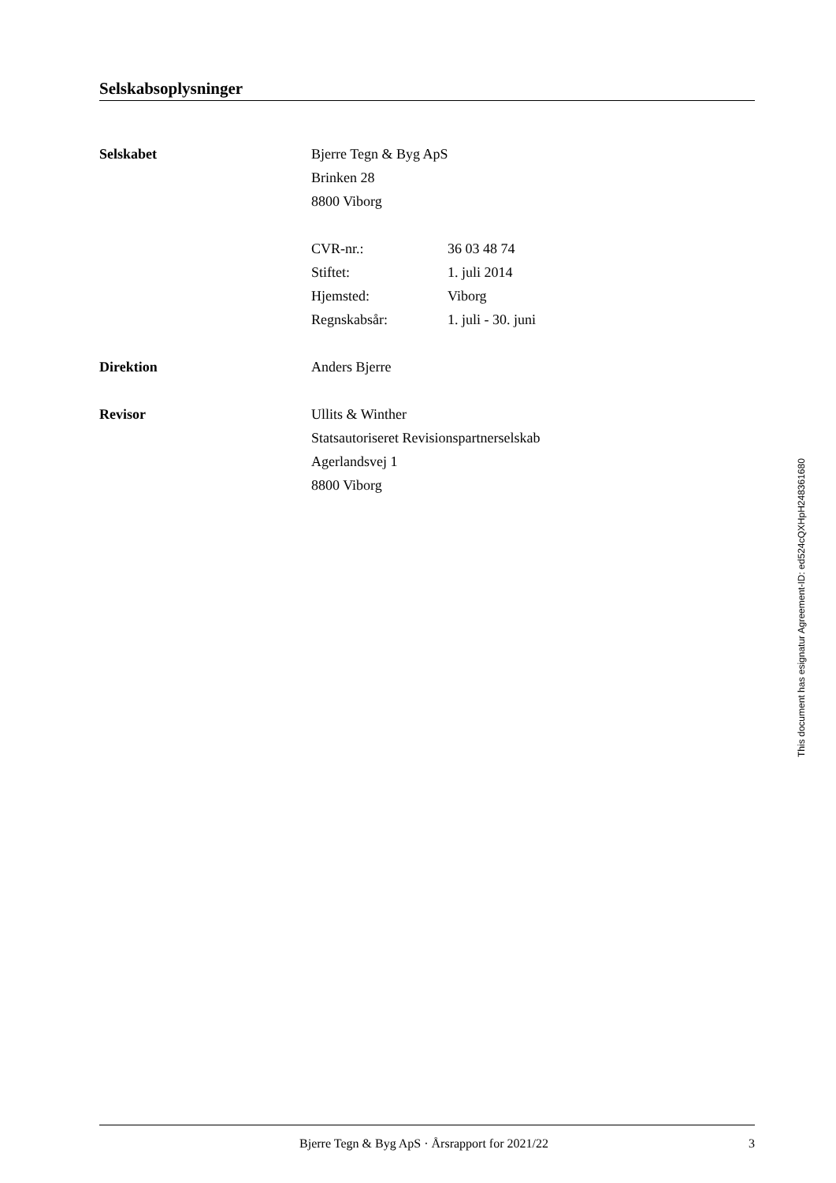Selskabsoplysninger
Selskabet Bjerre Tegn & Byg ApS
Brinken 28
8800 Viborg
CVR-nr.: 36 03 48 74
Stiftet: 1. juli 2014
Hjemsted: Viborg
Regnskabsår: 1. juli - 30. juni
Direktion Anders Bjerre
Revisor Ullits & Winther
Statsautoriseret Revisionspartnerselskab
Agerlandsvej 1
8800 Viborg
This document has esignatur Agreement-ID: ed524cQXHpH248361680
Bjerre Tegn & Byg ApS · Årsrapport for 2021/22 3